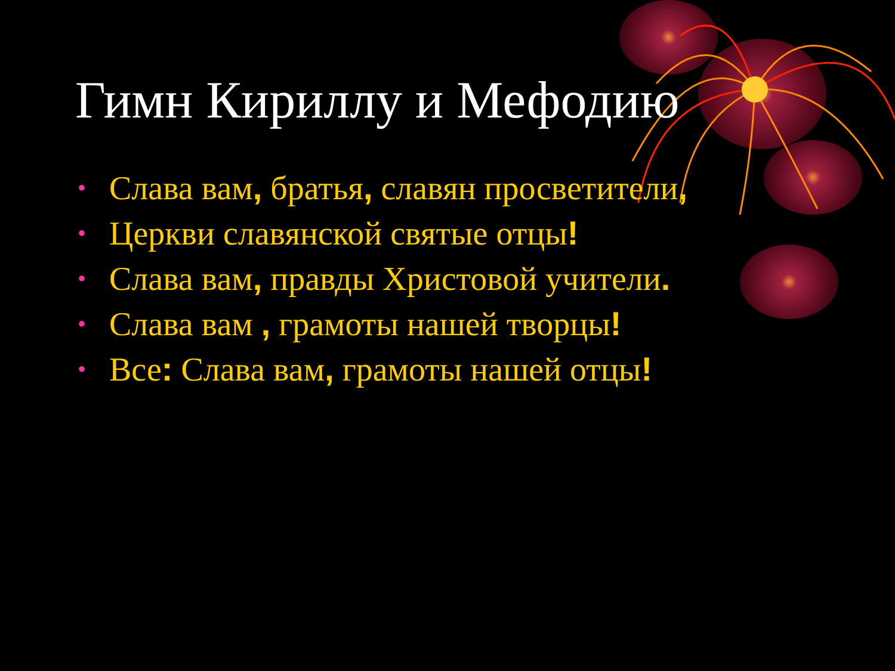Гимн Кириллу и Мефодию
• Слава вам, братья, славян просветители,
• Церкви славянской святые отцы!
• Слава вам, правды Христовой учители.
• Слава вам , грамоты нашей творцы!
• Все: Слава вам, грамоты нашей отцы!